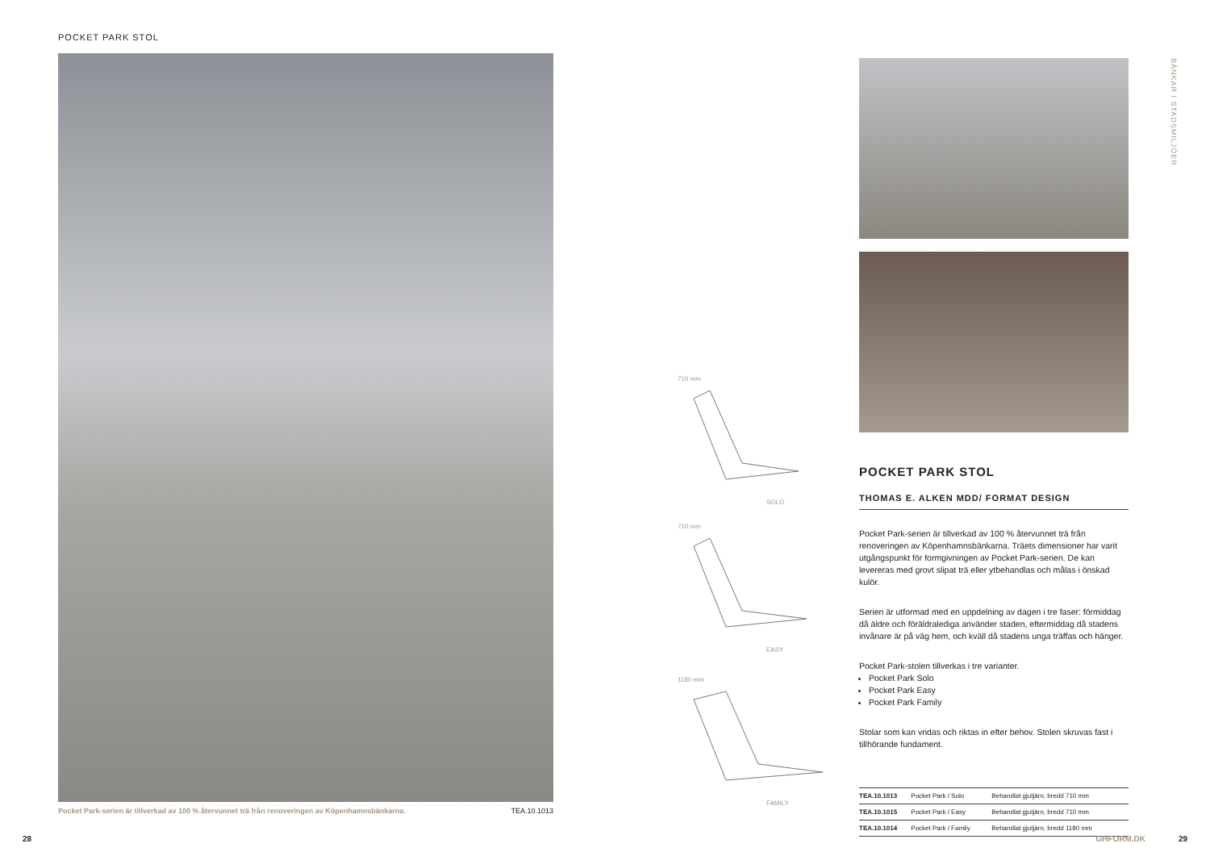POCKET PARK STOL
Pocket Park-serien är tillverkad av 100 % återvunnet trä från renoveringen av Köpenhamnsbänkarna. TEA.10.1013
28
710 mm
SOLO
710 mm
EASY
1180 mm
FAMILY
POCKET PARK STOL
THOMAS E. ALKEN MDD/ FORMAT DESIGN
Pocket Park-serien är tillverkad av 100 % återvunnet trä från renoveringen av Köpenhamnsbänkarna. Träets dimensioner har varit utgångspunkt för formgivningen av Pocket Park-serien. De kan levereras med grovt slipat trä eller ytbehandlas och målas i önskad kulör.
Serien är utformad med en uppdelning av dagen i tre faser: förmiddag då äldre och föräldralediga använder staden, eftermiddag då stadens invånare är på väg hem, och kväll då stadens unga träffas och hänger.
Pocket Park-stolen tillverkas i tre varianter.
Pocket Park Solo
Pocket Park Easy
Pocket Park Family
Stolar som kan vridas och riktas in efter behov. Stolen skruvas fast i tillhörande fundament.
| TEA.10.1013 | Pocket Park / Solo | Behandlat gjutjärn, bredd 710 mm |
| TEA.10.1015 | Pocket Park / Easy | Behandlat gjutjärn, bredd 710 mm |
| TEA.10.1014 | Pocket Park / Family | Behandlat gjutjärn, bredd 1180 mm |
BÄNKAR I STADSMILJÖER
GHFORM.DK 29